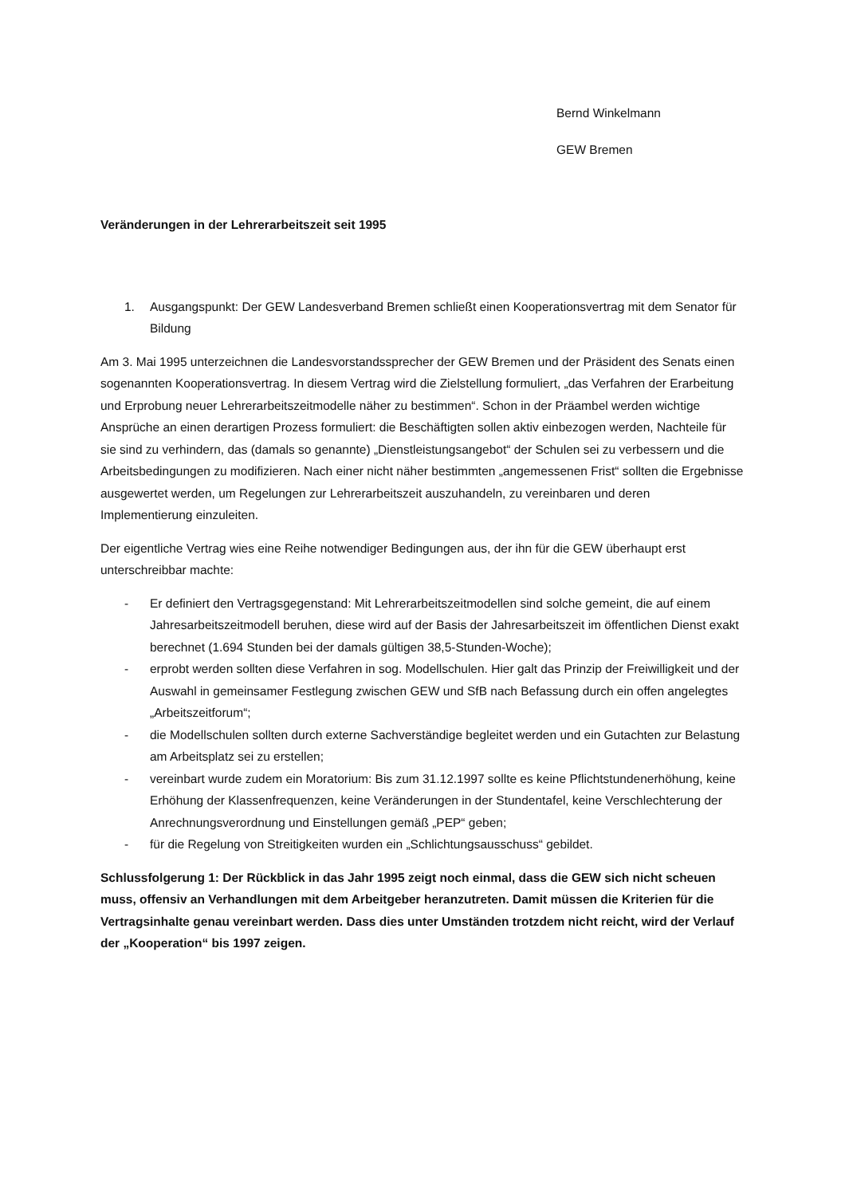Bernd Winkelmann
GEW Bremen
Veränderungen in der Lehrerarbeitszeit seit 1995
1. Ausgangspunkt: Der GEW Landesverband Bremen schließt einen Kooperationsvertrag mit dem Senator für Bildung
Am 3. Mai 1995 unterzeichnen die Landesvorstandssprecher der GEW Bremen und der Präsident des Senats einen sogenannten Kooperationsvertrag. In diesem Vertrag wird die Zielstellung formuliert, „das Verfahren der Erarbeitung und Erprobung neuer Lehrerarbeitszeitmodelle näher zu bestimmen“. Schon in der Präambel werden wichtige Ansprüche an einen derartigen Prozess formuliert: die Beschäftigten sollen aktiv einbezogen werden, Nachteile für sie sind zu verhindern, das (damals so genannte) „Dienstleistungsangebot“ der Schulen sei zu verbessern und die Arbeitsbedingungen zu modifizieren. Nach einer nicht näher bestimmten „angemessenen Frist“ sollten die Ergebnisse ausgewertet werden, um Regelungen zur Lehrerarbeitszeit auszuhandeln, zu vereinbaren und deren Implementierung einzuleiten.
Der eigentliche Vertrag wies eine Reihe notwendiger Bedingungen aus, der ihn für die GEW überhaupt erst unterschreibbar machte:
- Er definiert den Vertragsgegenstand: Mit Lehrerarbeitszeitmodellen sind solche gemeint, die auf einem Jahresarbeitszeitmodell beruhen, diese wird auf der Basis der Jahresarbeitszeit im öffentlichen Dienst exakt berechnet (1.694 Stunden bei der damals gültigen 38,5-Stunden-Woche);
- erprobt werden sollten diese Verfahren in sog. Modellschulen. Hier galt das Prinzip der Freiwilligkeit und der Auswahl in gemeinsamer Festlegung zwischen GEW und SfB nach Befassung durch ein offen angelegtes „Arbeitszeitforum“;
- die Modellschulen sollten durch externe Sachverständige begleitet werden und ein Gutachten zur Belastung am Arbeitsplatz sei zu erstellen;
- vereinbart wurde zudem ein Moratorium: Bis zum 31.12.1997 sollte es keine Pflichtstundenerhöhung, keine Erhöhung der Klassenfrequenzen, keine Veränderungen in der Stundentafel, keine Verschlechterung der Anrechnungsverordnung und Einstellungen gemäß „PEP“ geben;
- für die Regelung von Streitigkeiten wurden ein „Schlichtungsausschuss“ gebildet.
Schlussfolgerung 1: Der Rückblick in das Jahr 1995 zeigt noch einmal, dass die GEW sich nicht scheuen muss, offensiv an Verhandlungen mit dem Arbeitgeber heranzutreten. Damit müssen die Kriterien für die Vertragsinhalte genau vereinbart werden. Dass dies unter Umständen trotzdem nicht reicht, wird der Verlauf der „Kooperation“ bis 1997 zeigen.